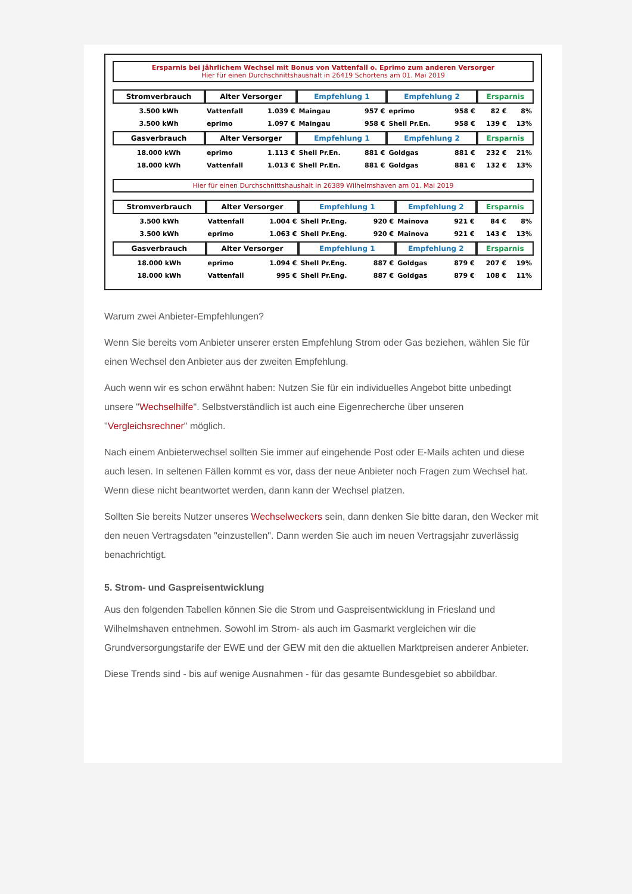Ersparnis bei jährlichem Wechsel mit Bonus von Vattenfall o. Eprimo zum anderen Versorger
Hier für einen Durchschnittshaushalt in 26419 Schortens am 01. Mai 2019
| Stromverbrauch | Alter Versorger | | Empfehlung 1 | | Empfehlung 2 | | Ersparnis | |
| --- | --- | --- | --- | --- | --- | --- | --- | --- |
| 3.500 kWh | Vattenfall | 1.039 € | Maingau | 957 € | eprimo | 958 € | 82 € | 8% |
| 3.500 kWh | eprimo | 1.097 € | Maingau | 958 € | Shell Pr.En. | 958 € | 139 € | 13% |
| Gasverbrauch | Alter Versorger | | Empfehlung 1 | | Empfehlung 2 | | Ersparnis | |
| 18.000 kWh | eprimo | 1.113 € | Shell Pr.En. | 881 € | Goldgas | 881 € | 232 € | 21% |
| 18.000 kWh | Vattenfall | 1.013 € | Shell Pr.En. | 881 € | Goldgas | 881 € | 132 € | 13% |
Hier für einen Durchschnittshaushalt in 26389 Wilhelmshaven am 01. Mai 2019
| Stromverbrauch | Alter Versorger | | Empfehlung 1 | | Empfehlung 2 | | Ersparnis | |
| --- | --- | --- | --- | --- | --- | --- | --- | --- |
| 3.500 kWh | Vattenfall | 1.004 € | Shell Pr.Eng. | 920 € | Mainova | 921 € | 84 € | 8% |
| 3.500 kWh | eprimo | 1.063 € | Shell Pr.Eng. | 920 € | Mainova | 921 € | 143 € | 13% |
| Gasverbrauch | Alter Versorger | | Empfehlung 1 | | Empfehlung 2 | | Ersparnis | |
| 18.000 kWh | eprimo | 1.094 € | Shell Pr.Eng. | 887 € | Goldgas | 879 € | 207 € | 19% |
| 18.000 kWh | Vattenfall | 995 € | Shell Pr.Eng. | 887 € | Goldgas | 879 € | 108 € | 11% |
Warum zwei Anbieter-Empfehlungen?
Wenn Sie bereits vom Anbieter unserer ersten Empfehlung Strom oder Gas beziehen, wählen Sie für einen Wechsel den Anbieter aus der zweiten Empfehlung.
Auch wenn wir es schon erwähnt haben: Nutzen Sie für ein individuelles Angebot bitte unbedingt unsere "Wechselhilfe". Selbstverständlich ist auch eine Eigenrecherche über unseren "Vergleichsrechner" möglich.
Nach einem Anbieterwechsel sollten Sie immer auf eingehende Post oder E-Mails achten und diese auch lesen. In seltenen Fällen kommt es vor, dass der neue Anbieter noch Fragen zum Wechsel hat. Wenn diese nicht beantwortet werden, dann kann der Wechsel platzen.
Sollten Sie bereits Nutzer unseres Wechselweckers sein, dann denken Sie bitte daran, den Wecker mit den neuen Vertragsdaten "einzustellen". Dann werden Sie auch im neuen Vertragsjahr zuverlässig benachrichtigt.
5. Strom- und Gaspreisentwicklung
Aus den folgenden Tabellen können Sie die Strom und Gaspreisentwicklung in Friesland und Wilhelmshaven entnehmen. Sowohl im Strom- als auch im Gasmarkt vergleichen wir die Grundversorgungstarife der EWE und der GEW mit den die aktuellen Marktpreisen anderer Anbieter.
Diese Trends sind - bis auf wenige Ausnahmen - für das gesamte Bundesgebiet so abbildbar.